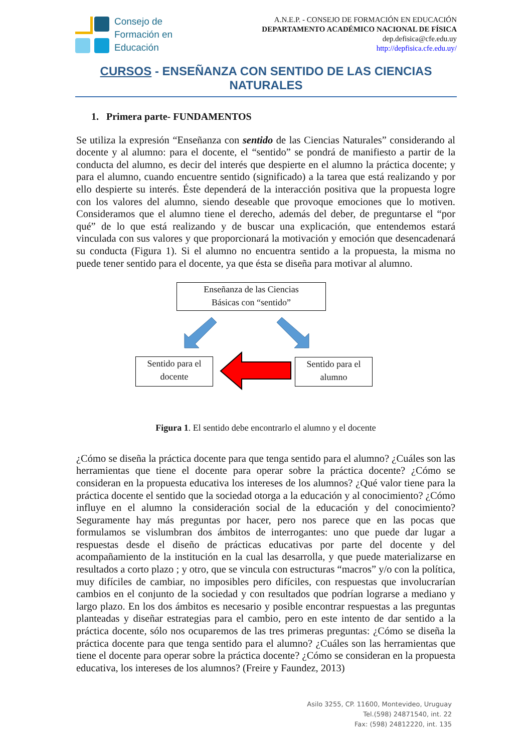Consejo de
Formación en
Educación
A.N.E.P. - CONSEJO DE FORMACIÓN EN EDUCACIÓN
DEPARTAMENTO ACADÉMICO NACIONAL DE FÍSICA
dep.defisica@cfe.edu.uy
http://depfisica.cfe.edu.uy/
CURSOS - ENSEÑANZA CON SENTIDO DE LAS CIENCIAS NATURALES
1. Primera parte- FUNDAMENTOS
Se utiliza la expresión “Enseñanza con sentido de las Ciencias Naturales” considerando al docente y al alumno: para el docente, el “sentido” se pondrá de manifiesto a partir de la conducta del alumno, es decir del interés que despierte en el alumno la práctica docente; y para el alumno, cuando encuentre sentido (significado) a la tarea que está realizando y por ello despierte su interés. Éste dependerá de la interacción positiva que la propuesta logre con los valores del alumno, siendo deseable que provoque emociones que lo motiven. Consideramos que el alumno tiene el derecho, además del deber, de preguntarse el “por qué” de lo que está realizando y de buscar una explicación, que entendemos estará vinculada con sus valores y que proporcionará la motivación y emoción que desencadenará su conducta (Figura 1). Si el alumno no encuentra sentido a la propuesta, la misma no puede tener sentido para el docente, ya que ésta se diseña para motivar al alumno.
Enseñanza de las Ciencias
Básicas con “sentido”
Sentido para el
docente
Sentido para el
alumno
Figura 1. El sentido debe encontrarlo el alumno y el docente
¿Cómo se diseña la práctica docente para que tenga sentido para el alumno? ¿Cuáles son las herramientas que tiene el docente para operar sobre la práctica docente? ¿Cómo se consideran en la propuesta educativa los intereses de los alumnos? ¿Qué valor tiene para la práctica docente el sentido que la sociedad otorga a la educación y al conocimiento? ¿Cómo influye en el alumno la consideración social de la educación y del conocimiento? Seguramente hay más preguntas por hacer, pero nos parece que en las pocas que formulamos se vislumbran dos ámbitos de interrogantes: uno que puede dar lugar a respuestas desde el diseño de prácticas educativas por parte del docente y del acompañamiento de la institución en la cual las desarrolla, y que puede materializarse en resultados a corto plazo ; y otro, que se vincula con estructuras “macros” y/o con la política, muy difíciles de cambiar, no imposibles pero difíciles, con respuestas que involucrarían cambios en el conjunto de la sociedad y con resultados que podrían lograrse a mediano y largo plazo. En los dos ámbitos es necesario y posible encontrar respuestas a las preguntas planteadas y diseñar estrategias para el cambio, pero en este intento de dar sentido a la práctica docente, sólo nos ocuparemos de las tres primeras preguntas: ¿Cómo se diseña la práctica docente para que tenga sentido para el alumno? ¿Cuáles son las herramientas que tiene el docente para operar sobre la práctica docente? ¿Cómo se consideran en la propuesta educativa, los intereses de los alumnos? (Freire y Faundez, 2013)
Asilo 3255, CP. 11600, Montevideo, Uruguay
Tel.(598) 24871540, int. 22
Fax: (598) 24812220, int. 135